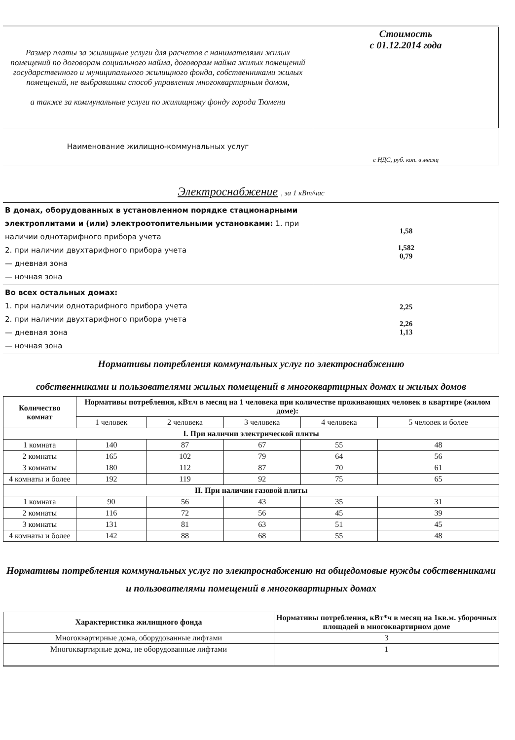| Размер платы за жилищные услуги для расчетов с нанимателями жилых помещений по договорам социального найма, договорам найма жилых помещений государственного и муниципального жилищного фонда, собственниками жилых помещений, не выбравшими способ управления многоквартирным домом, а также за коммунальные услуги по жилищному фонду города Тюмени | Стоимость с 01.12.2014 года |
| Наименование жилищно-коммунальных услуг | с НДС, руб. коп. в месяц |
Электроснабжение , за 1 кВт/час
| В домах, оборудованных в установленном порядке стационарными электроплитами и (или) электроотопительными установками: 1. при наличии однотарифного прибора учета 2. при наличии двухтарифного прибора учета — дневная зона — ночная зона | 1,58 1,582 0,79 |
| Во всех остальных домах: 1. при наличии однотарифного прибора учета 2. при наличии двухтарифного прибора учета — дневная зона — ночная зона | 2,25 2,26 1,13 |
Нормативы потребления коммунальных услуг по электроснабжению
собственниками и пользователями жилых помещений в многоквартирных домах и жилых домов
| Количество комнат | Нормативы потребления, кВт.ч в месяц на 1 человека при количестве проживающих человек в квартире (жилом доме): | | | | |
| --- | --- | --- | --- | --- | --- |
| | 1 человек | 2 человека | 3 человека | 4 человека | 5 человек и более |
| I. При наличии электрической плиты | | | | | |
| 1 комната | 140 | 87 | 67 | 55 | 48 |
| 2 комнаты | 165 | 102 | 79 | 64 | 56 |
| 3 комнаты | 180 | 112 | 87 | 70 | 61 |
| 4 комнаты и более | 192 | 119 | 92 | 75 | 65 |
| II. При наличии газовой плиты | | | | | |
| 1 комната | 90 | 56 | 43 | 35 | 31 |
| 2 комнаты | 116 | 72 | 56 | 45 | 39 |
| 3 комнаты | 131 | 81 | 63 | 51 | 45 |
| 4 комнаты и более | 142 | 88 | 68 | 55 | 48 |
Нормативы потребления коммунальных услуг по электроснабжению на общедомовые нужды собственниками и пользователями помещений в многоквартирных домах
| Характеристика жилищного фонда | Нормативы потребления, кВт*ч в месяц на 1кв.м. уборочных площадей в многоквартирном доме |
| --- | --- |
| Многоквартирные дома, оборудованные лифтами | 3 |
| Многоквартирные дома, не оборудованные лифтами | 1 |